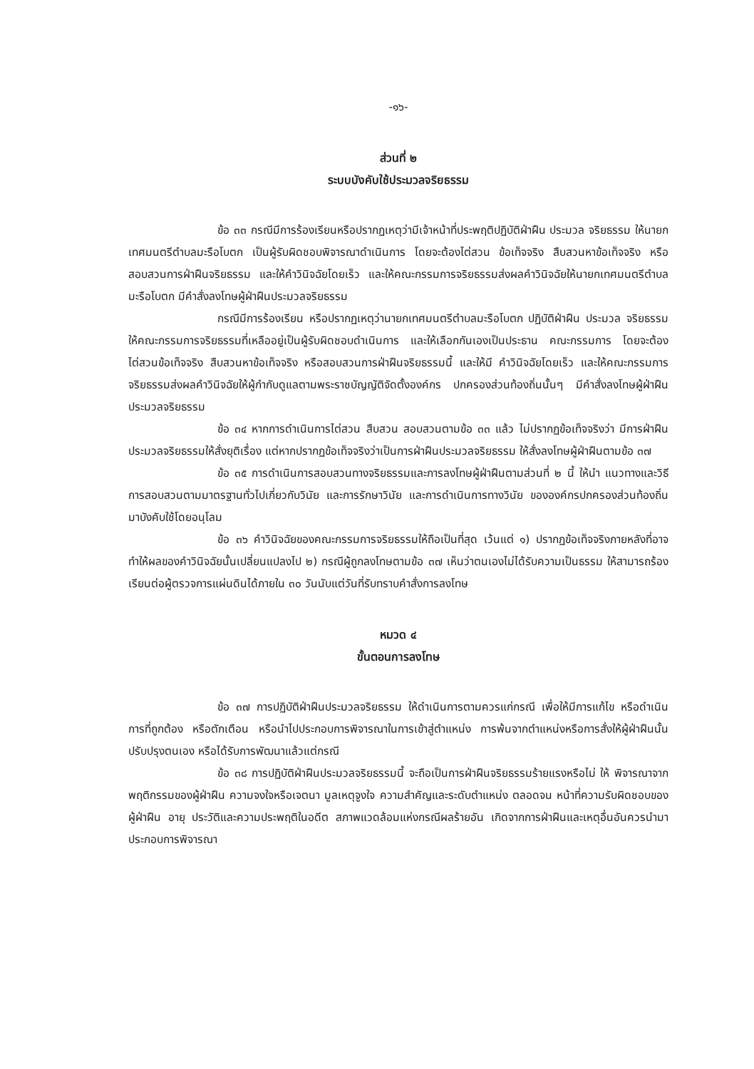-๑๖-
ส่วนที่ ๒
ระบบบังคับใช้ประมวลจริยธรรม
ข้อ ๓๓ กรณีมีการร้องเรียนหรือปรากฏเหตุว่ามีเจ้าหน้าที่ประพฤติปฏิบัติฝ่าฝืน ประมวล จริยธรรม ให้นายกเทศมนตรีตำบลมะรือโบตก เป็นผู้รับผิดชอบพิจารณาดำเนินการ โดยจะต้องไต่สวน ข้อเท็จจริง สืบสวนหาข้อเท็จจริง หรือสอบสวนการฝ่าฝืนจริยธรรม และให้คำวินิจฉัยโดยเร็ว และให้คณะกรรมการจริยธรรมส่งผลคำวินิจฉัยให้นายกเทศมนตรีตำบลมะรือโบตก มีคำสั่งลงโทษผู้ฝ่าฝืนประมวลจริยธรรม
กรณีมีการร้องเรียน หรือปรากฏเหตุว่านายกเทศมนตรีตำบลมะรือโบตก ปฏิบัติฝ่าฝืน ประมวล จริยธรรม ให้คณะกรรมการจริยธรรมที่เหลืออยู่เป็นผู้รับผิดชอบดำเนินการ และให้เลือกกันเองเป็นประธาน คณะกรรมการ โดยจะต้องไต่สวนข้อเท็จจริง สืบสวนหาข้อเท็จจริง หรือสอบสวนการฝ่าฝืนจริยธรรมนี้ และให้มี คำวินิจฉัยโดยเร็ว และให้คณะกรรมการจริยธรรมส่งผลคำวินิจฉัยให้ผู้กำกับดูแลตามพระราชบัญญัติจัดตั้งองค์กร ปกครองส่วนท้องถิ่นนั้นๆ มีคำสั่งลงโทษผู้ฝ่าฝืนประมวลจริยธรรม
ข้อ ๓๔ หากการดำเนินการไต่สวน สืบสวน สอบสวนตามข้อ ๓๓ แล้ว ไม่ปรากฏข้อเท็จจริงว่า มีการฝ่าฝืนประมวลจริยธรรมให้สั่งยุติเรื่อง แต่หากปรากฏข้อเท็จจริงว่าเป็นการฝ่าฝืนประมวลจริยธรรม ให้สั่งลงโทษผู้ฝ่าฝืนตามข้อ ๓๗
ข้อ ๓๕ การดำเนินการสอบสวนทางจริยธรรมและการลงโทษผู้ฝ่าฝืนตามส่วนที่ ๒ นี้ ให้นำ แนวทางและวิธีการสอบสวนตามมาตรฐานทั่วไปเกี่ยวกับวินัย และการรักษาวินัย และการดำเนินการทางวินัย ขององค์กรปกครองส่วนท้องถิ่นมาบังคับใช้โดยอนุโลม
ข้อ ๓๖ คำวินิจฉัยของคณะกรรมการจริยธรรมให้ถือเป็นที่สุด เว้นแต่ ๑) ปรากฏข้อเท็จจริงภายหลังที่อาจทำให้ผลของคำวินิจฉัยนั้นเปลี่ยนแปลงไป ๒) กรณีผู้ถูกลงโทษตามข้อ ๓๗ เห็นว่าตนเองไม่ได้รับความเป็นธรรม ให้สามารถร้องเรียนต่อผู้ตรวจการแผ่นดินได้ภายใน ๓๐ วันนับแต่วันที่รับทราบคำสั่งการลงโทษ
หมวด ๔
ขั้นตอนการลงโทษ
ข้อ ๓๗ การปฏิบัติฝ่าฝืนประมวลจริยธรรม ให้ดำเนินการตามควรแก่กรณี เพื่อให้มีการแก้ไข หรือดำเนินการที่ถูกต้อง หรือตักเตือน หรือนำไปประกอบการพิจารณาในการเข้าสู่ตำแหน่ง การพ้นจากตำแหน่งหรือการสั่งให้ผู้ฝ่าฝืนนั้นปรับปรุงตนเอง หรือได้รับการพัฒนาแล้วแต่กรณี
ข้อ ๓๘ การปฏิบัติฝ่าฝืนประมวลจริยธรรมนี้ จะถือเป็นการฝ่าฝืนจริยธรรมร้ายแรงหรือไม่ ให้ พิจารณาจากพฤติกรรมของผู้ฝ่าฝืน ความจงใจหรือเจตนา มูลเหตุจูงใจ ความสำคัญและระดับตำแหน่ง ตลอดจน หน้าที่ความรับผิดชอบของผู้ฝ่าฝืน อายุ ประวัติและความประพฤติในอดีต สภาพแวดล้อมแห่งกรณีผลร้ายอัน เกิดจากการฝ่าฝืนและเหตุอื่นอันควรนำมาประกอบการพิจารณา